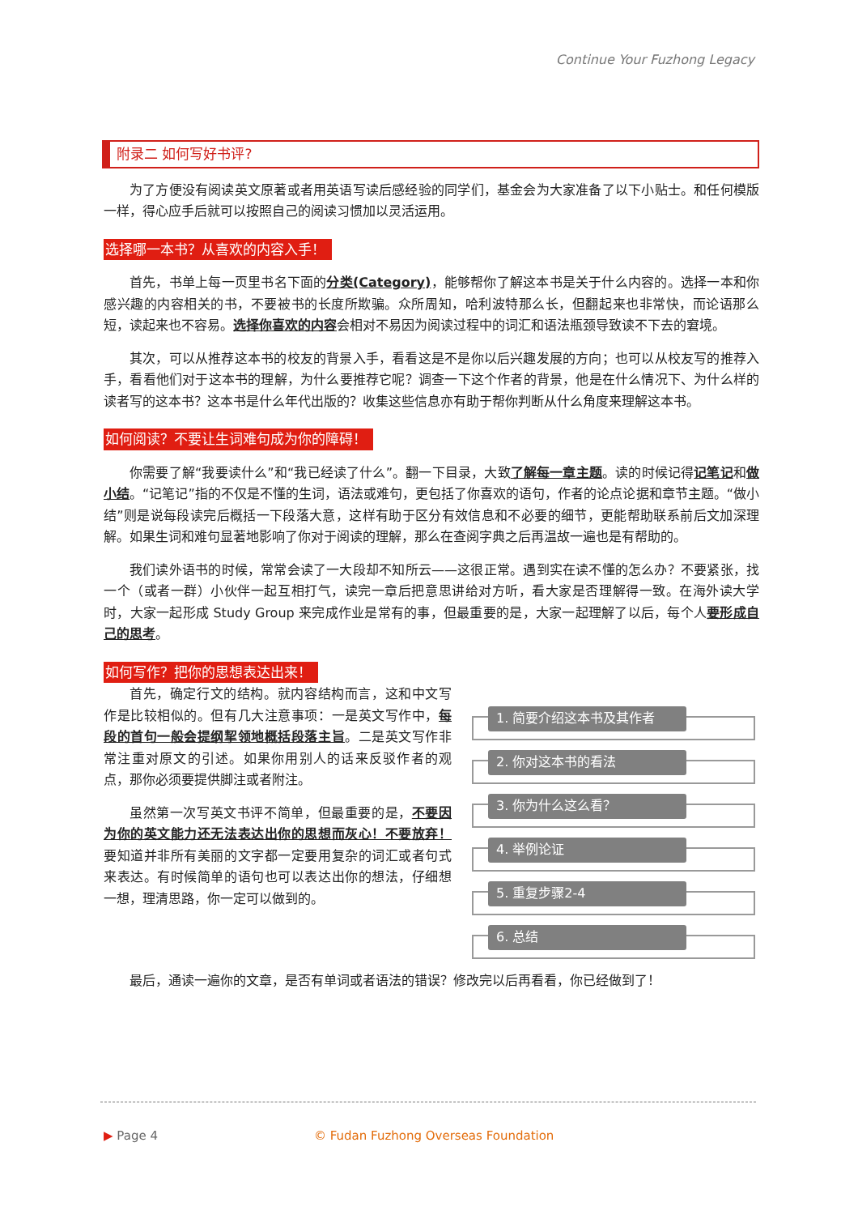Continue Your Fuzhong Legacy
附录二 如何写好书评?
为了方便没有阅读英文原著或者用英语写读后感经验的同学们，基金会为大家准备了以下小贴士。和任何模版一样，得心应手后就可以按照自己的阅读习惯加以灵活运用。
选择哪一本书？从喜欢的内容入手！
首先，书单上每一页里书名下面的分类(Category)，能够帮你了解这本书是关于什么内容的。选择一本和你感兴趣的内容相关的书，不要被书的长度所欺骗。众所周知，哈利波特那么长，但翻起来也非常快，而论语那么短，读起来也不容易。选择你喜欢的内容会相对不易因为阅读过程中的词汇和语法瓶颈导致读不下去的窘境。
其次，可以从推荐这本书的校友的背景入手，看看这是不是你以后兴趣发展的方向；也可以从校友写的推荐入手，看看他们对于这本书的理解，为什么要推荐它呢？调查一下这个作者的背景，他是在什么情况下、为什么样的读者写的这本书？这本书是什么年代出版的？收集这些信息亦有助于帮你判断从什么角度来理解这本书。
如何阅读？不要让生词难句成为你的障碍！
你需要了解“我要读什么”和“我已经读了什么”。翻一下目录，大致了解每一章主题。读的时候记得记笔记和做小结。“记笔记”指的不仅是不懂的生词，语法或难句，更包括了你喜欢的语句，作者的论点论据和章节主题。“做小结”则是说每段读完后概括一下段落大意，这样有助于区分有效信息和不必要的细节，更能帮助联系前后文加深理解。如果生词和难句显著地影响了你对于阅读的理解，那么在查阅字典之后再温故一遍也是有帮助的。
我们读外语书的时候，常常会读了一大段却不知所云——这很正常。遇到实在读不懂的怎么办？不要紧张，找一个（或者一群）小伙伴一起互相打气，读完一章后把意思讲给对方听，看大家是否理解得一致。在海外读大学时，大家一起形成 Study Group 来完成作业是常有的事，但最重要的是，大家一起理解了以后，每个人要形成自己的思考。
如何写作？把你的思想表达出来！
首先，确定行文的结构。就内容结构而言，这和中文写作是比较相似的。但有几大注意事项：一是英文写作中，每段的首句一般会提纲挈领地概括段落主旨。二是英文写作非常注重对原文的引述。如果你用别人的话来反驳作者的观点，那你必须要提供脚注或者附注。
虽然第一次写英文书评不简单，但最重要的是，不要因为你的英文能力还无法表达出你的思想而灰心！不要放弃！要知道并非所有美丽的文字都一定要用复杂的词汇或者句式来表达。有时候简单的语句也可以表达出你的想法，仔细想一想，理清思路，你一定可以做到的。
1. 简要介绍这本书及其作者
2. 你对这本书的看法
3. 你为什么这么看？
4. 举例论证
5. 重复步骤2-4
6. 总结
最后，通读一遍你的文章，是否有单词或者语法的错误？修改完以后再看看，你已经做到了！
▶ Page 4
© Fudan Fuzhong Overseas Foundation